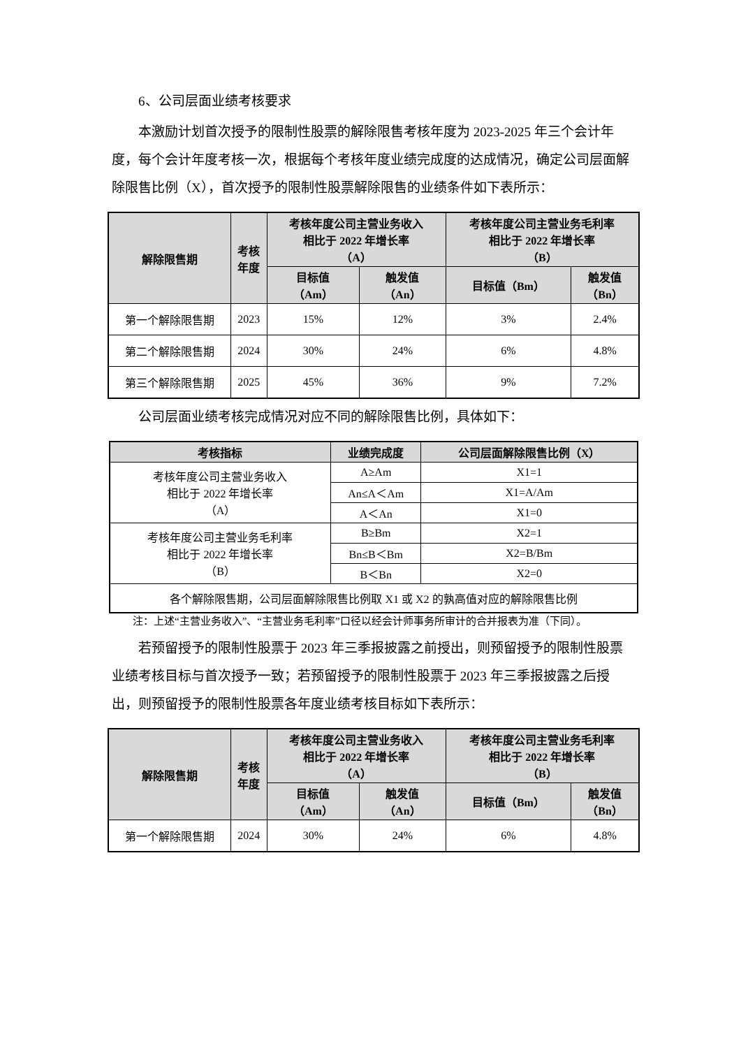6、公司层面业绩考核要求
本激励计划首次授予的限制性股票的解除限售考核年度为 2023-2025 年三个会计年度，每个会计年度考核一次，根据每个考核年度业绩完成度的达成情况，确定公司层面解除限售比例（X），首次授予的限制性股票解除限售的业绩条件如下表所示：
| 解除限售期 | 考核 年度 | 考核年度公司主营业务收入 相比于 2022 年增长率 （A） | | 考核年度公司主营业务毛利率 相比于 2022 年增长率 （B） | |
| --- | --- | --- | --- | --- | --- |
| | | 目标值 （Am） | 触发值 （An） | 目标值（Bm） | 触发值 （Bn） |
| 第一个解除限售期 | 2023 | 15% | 12% | 3% | 2.4% |
| 第二个解除限售期 | 2024 | 30% | 24% | 6% | 4.8% |
| 第三个解除限售期 | 2025 | 45% | 36% | 9% | 7.2% |
公司层面业绩考核完成情况对应不同的解除限售比例，具体如下：
| 考核指标 | 业绩完成度 | 公司层面解除限售比例（X） |
| --- | --- | --- |
| 考核年度公司主营业务收入 相比于 2022 年增长率 （A） | A≥Am | X1=1 |
| | An≤A＜Am | X1=A/Am |
| | A＜An | X1=0 |
| 考核年度公司主营业务毛利率 相比于 2022 年增长率 （B） | B≥Bm | X2=1 |
| | Bn≤B＜Bm | X2=B/Bm |
| | B＜Bn | X2=0 |
| 各个解除限售期，公司层面解除限售比例取 X1 或 X2 的孰高值对应的解除限售比例 | | |
注：上述“主营业务收入”、“主营业务毛利率”口径以经会计师事务所审计的合并报表为准（下同）。
若预留授予的限制性股票于 2023 年三季报披露之前授出，则预留授予的限制性股票业绩考核目标与首次授予一致；若预留授予的限制性股票于 2023 年三季报披露之后授出，则预留授予的限制性股票各年度业绩考核目标如下表所示：
| 解除限售期 | 考核 年度 | 考核年度公司主营业务收入 相比于 2022 年增长率 （A） | | 考核年度公司主营业务毛利率 相比于 2022 年增长率 （B） | |
| --- | --- | --- | --- | --- | --- |
| | | 目标值 （Am） | 触发值 （An） | 目标值（Bm） | 触发值 （Bn） |
| 第一个解除限售期 | 2024 | 30% | 24% | 6% | 4.8% |